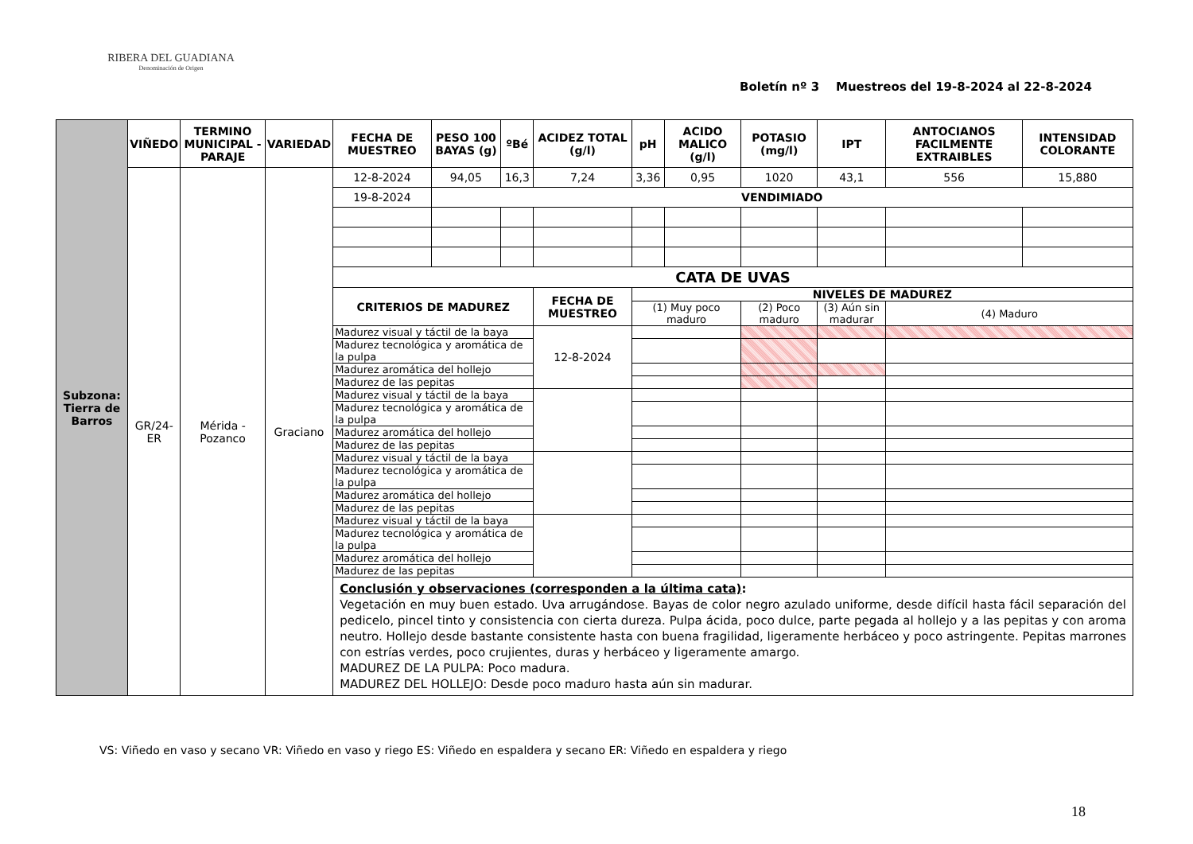RIBERA DEL GUADIANA
Denominación de Origen
Boletín nº 3 Muestreos del 19-8-2024 al 22-8-2024
| Subzona: Tierra de Barros | VIÑEDO | TERMINO MUNICIPAL - PARAJE | VARIEDAD | FECHA DE MUESTREO | PESO 100 BAYAS (g) | ºBé | ACIDEZ TOTAL (g/l) | pH | ACIDO MALICO (g/l) | POTASIO (mg/l) | IPT | ANTOCIANOS FACILMENTE EXTRAIBLES | INTENSIDAD COLORANTE |
| | GR/24-ER | Mérida - Pozanco | Graciano | 12-8-2024 | 94,05 | 16,3 | 7,24 | 3,36 | 0,95 | 1020 | 43,1 | 556 | 15,880 |
| | | | | 19-8-2024 | VENDIMIADO | | | | | | | | |
| | | | | CATA DE UVAS | | | | | | | | | |
| | | | | CRITERIOS DE MADUREZ | | | FECHA DE MUESTREO | NIVELES DE MADUREZ | | | | | |
| | | | | | | | | (1) Muy poco maduro | | (2) Poco maduro | (3) Aún sin madurar | (4) Maduro | |
| | | | | Madurez visual y táctil de la baya | | | 12-8-2024 | | | | | | |
| | | | | Madurez tecnológica y aromática de la pulpa | | | | | | | | | |
| | | | | Madurez aromática del hollejo | | | | | | | | | |
| | | | | Madurez de las pepitas | | | | | | | | | |
| | | | | Madurez visual y táctil de la baya | | | | | | | | | |
| | | | | Madurez tecnológica y aromática de la pulpa | | | | | | | | | |
| | | | | Madurez aromática del hollejo | | | | | | | | | |
| | | | | Madurez de las pepitas | | | | | | | | | |
| | | | | Madurez visual y táctil de la baya | | | | | | | | | |
| | | | | Madurez tecnológica y aromática de la pulpa | | | | | | | | | |
| | | | | Madurez aromática del hollejo | | | | | | | | | |
| | | | | Madurez de las pepitas | | | | | | | | | |
| | | | | Madurez visual y táctil de la baya | | | | | | | | | |
| | | | | Madurez tecnológica y aromática de la pulpa | | | | | | | | | |
| | | | | Madurez aromática del hollejo | | | | | | | | | |
| | | | | Madurez de las pepitas | | | | | | | | | |
| | | | | Conclusión y observaciones (corresponden a la última cata) : Vegetación en muy buen estado. Uva arrugándose. Bayas de color negro azulado uniforme, desde difícil hasta fácil separación del pedicelo, pincel tinto y consistencia con cierta dureza. Pulpa ácida, poco dulce, parte pegada al hollejo y a las pepitas y con aroma neutro. Hollejo desde bastante consistente hasta con buena fragilidad, ligeramente herbáceo y poco astringente. Pepitas marrones con estrías verdes, poco crujientes, duras y herbáceo y ligeramente amargo. MADUREZ DE LA PULPA: Poco madura. MADUREZ DEL HOLLEJO: Desde poco maduro hasta aún sin madurar. | | | | | | | | | |
VS: Viñedo en vaso y secano VR: Viñedo en vaso y riego ES: Viñedo en espaldera y secano ER: Viñedo en espaldera y riego
18